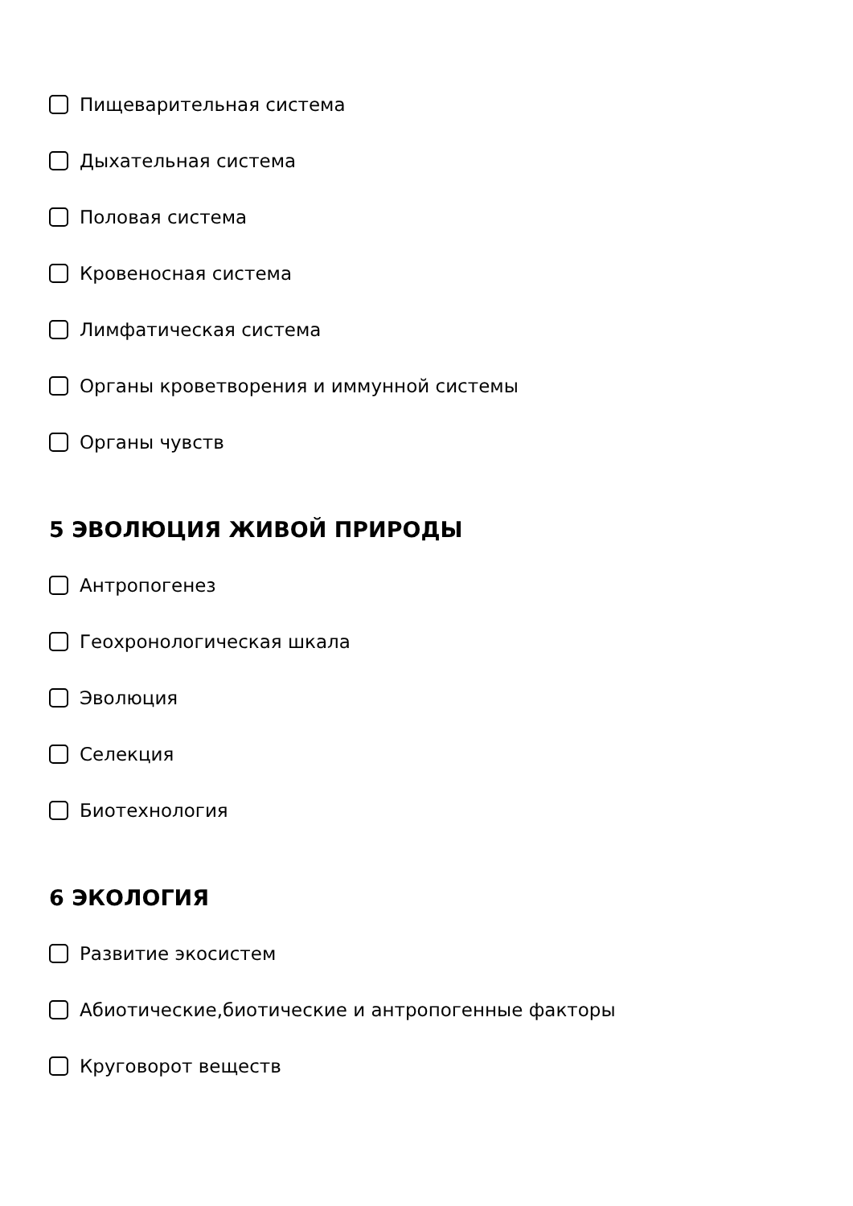Пищеварительная система
Дыхательная система
Половая система
Кровеносная система
Лимфатическая система
Органы кроветворения и иммунной системы
Органы чувств
5 ЭВОЛЮЦИЯ ЖИВОЙ ПРИРОДЫ
Антропогенез
Геохронологическая шкала
Эволюция
Селекция
Биотехнология
6 ЭКОЛОГИЯ
Развитие экосистем
Абиотические,биотические и антропогенные факторы
Круговорот веществ